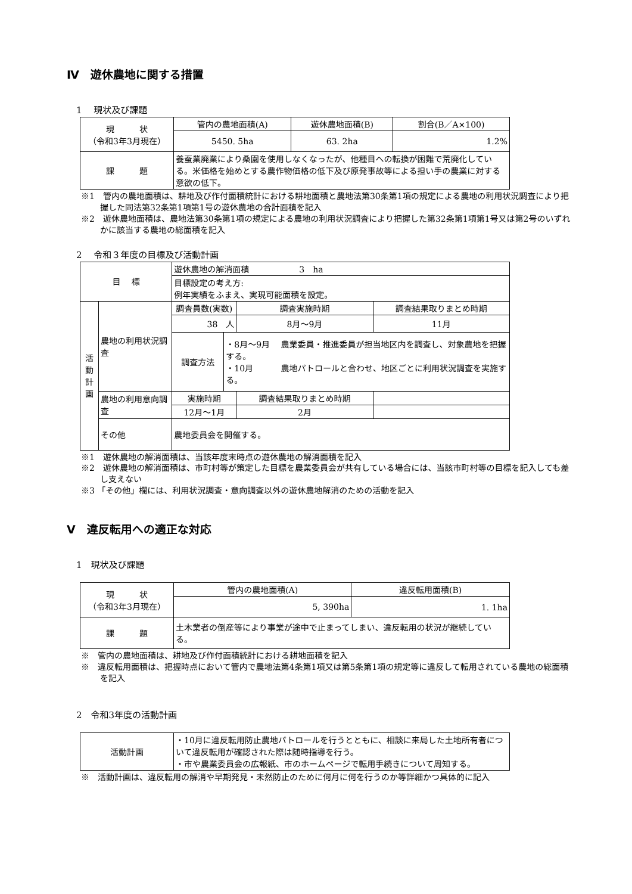Ⅳ　遊休農地に関する措置
1　 現状及び課題
| 現 状 （令和3年3月現在） | 管内の農地面積(A) | 遊休農地面積(B) | 割合(B／A×100) |
| | 5450. 5ha | 63. 2ha | 1.2% |
| 課 題 | 養蚕業廃業により桑園を使用しなくなったが、他種目への転換が困難で荒廃化している。米価格を始めとする農作物価格の低下及び原発事故等による担い手の農業に対する意欲の低下。 | | |
※1　管内の農地面積は、耕地及び作付面積統計における耕地面積と農地法第30条第1項の規定による農地の利用状況調査により把握した同法第32条第1項第1号の遊休農地の合計面積を記入
※2　遊休農地面積は、農地法第30条第1項の規定による農地の利用状況調査により把握した第32条第1項第1号又は第2号のいずれかに該当する農地の総面積を記入
2　 令和３年度の目標及び活動計画
| 目 標 | | 遊休農地の解消面積 3 ha | | | |
| | | 目標設定の考え方: 例年実績をふまえ、実現可能面積を設定。 | | | |
| 活 動 計 画 | 農地の利用状況調査 | 調査員数(実数) | | 調査実施時期 | 調査結果取りまとめ時期 |
| | | 38 人 | | 8月～9月 | 11月 |
| | | 調査方法 | ・8月～9月 農業委員・推進委員が担当地区内を調査し、対象農地を把握する。 ・10月 農地パトロールと合わせ、地区ごとに利用状況調査を実施する。 | | |
| | 農地の利用意向調査 | 実施時期 | | 調査結果取りまとめ時期 | |
| | | 12月～1月 | | 2月 | |
| | その他 | 農地委員会を開催する。 | | | |
※1　遊休農地の解消面積は、当該年度末時点の遊休農地の解消面積を記入
※2　遊休農地の解消面積は、市町村等が策定した目標を農業委員会が共有している場合には、当該市町村等の目標を記入しても差し支えない
※3 「その他」欄には、利用状況調査・意向調査以外の遊休農地解消のための活動を記入
Ⅴ　違反転用への適正な対応
1　現状及び課題
| 現 状 （令和3年3月現在） | 管内の農地面積(A) | 違反転用面積(B) |
| | 5, 390ha | 1. 1ha |
| 課 題 | 土木業者の倒産等により事業が途中で止まってしまい、違反転用の状況が継続している。 | |
※　管内の農地面積は、耕地及び作付面積統計における耕地面積を記入
※　違反転用面積は、把握時点において管内で農地法第4条第1項又は第5条第1項の規定等に違反して転用されている農地の総面積を記入
2　令和3年度の活動計画
| 活動計画 | ・10月に違反転用防止農地パトロールを行うとともに、相談に来局した土地所有者について違反転用が確認された際は随時指導を行う。 ・市や農業委員会の広報紙、市のホームページで転用手続きについて周知する。 |
※　活動計画は、違反転用の解消や早期発見・未然防止のために何月に何を行うのか等詳細かつ具体的に記入